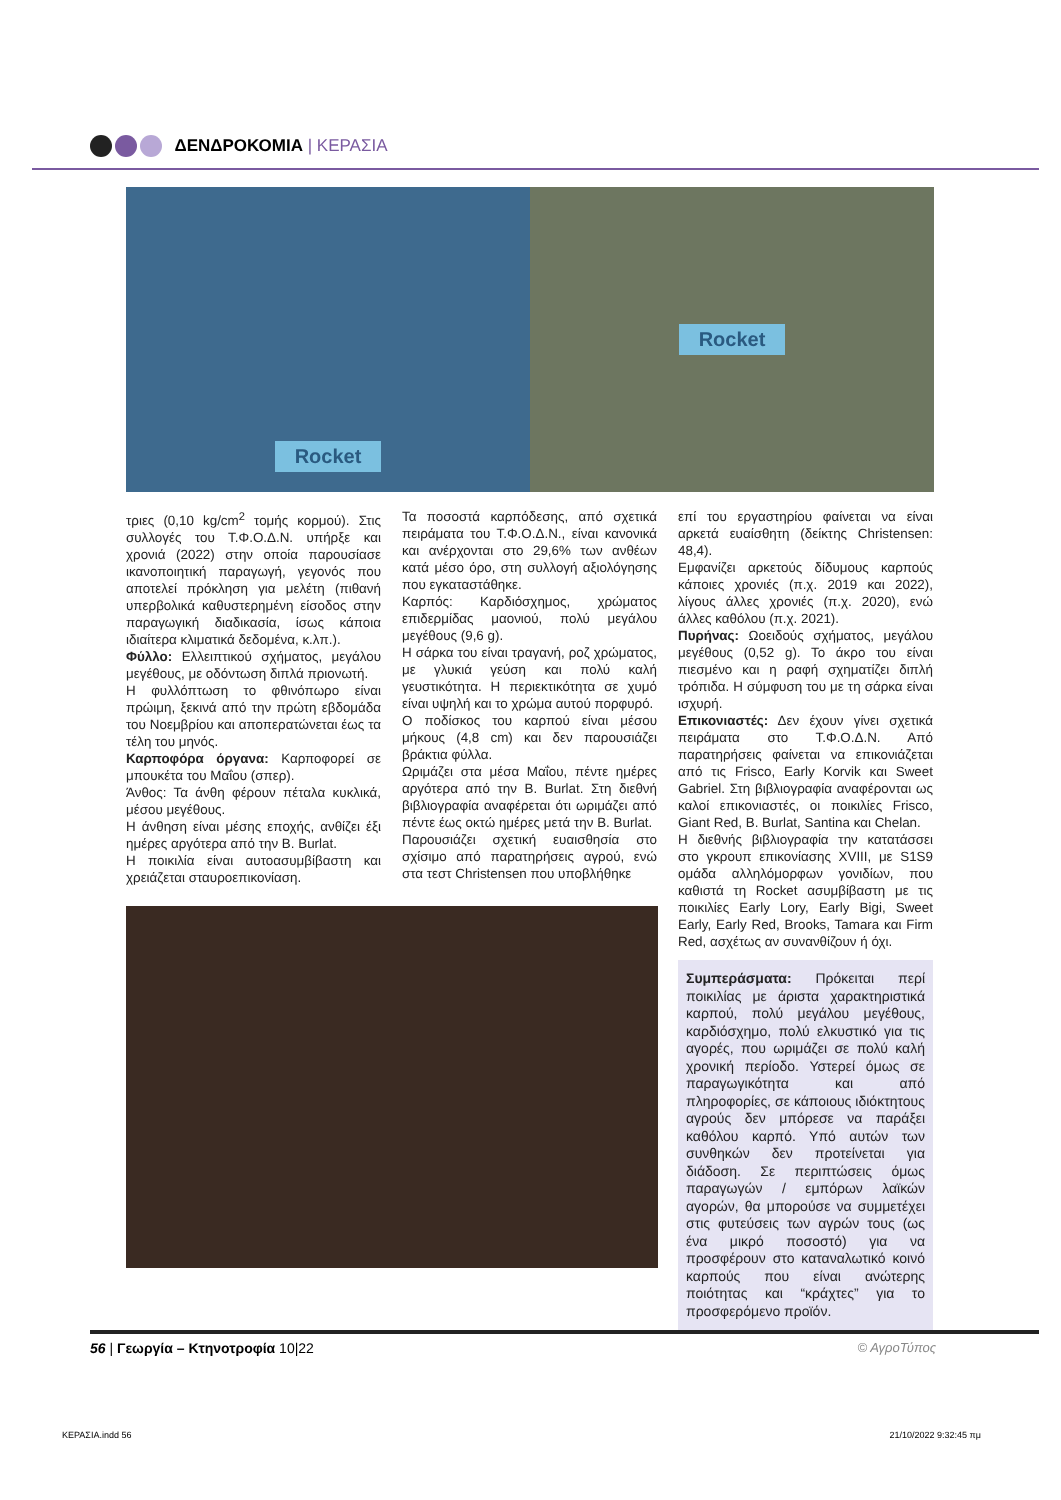ΔΕΝΔΡΟΚΟΜΙΑ | ΚΕΡΑΣΙΑ
Rocket Rocket
τριες (0,10 kg/cm<sup>2</sup> τομής κορμού). Στις συλλογές του Τ.Φ.Ο.Δ.Ν. υπήρξε και χρονιά (2022) στην οποία παρουσίασε ικανοποιητική παραγωγή, γεγονός που αποτελεί πρόκληση για μελέτη (πιθανή υπερβολικά καθυστερημένη είσοδος στην παραγωγική διαδικασία, ίσως κάποια ιδιαίτερα κλιματικά δεδομένα, κ.λπ.).
Φύλλο: Ελλειπτικού σχήματος, μεγάλου μεγέθους, με οδόντωση διπλά πριονωτή.
Η φυλλόπτωση το φθινόπωρο είναι πρώιμη, ξεκινά από την πρώτη εβδομάδα του Νοεμβρίου και αποπερατώνεται έως τα τέλη του μηνός.
Καρποφόρα όργανα: Καρποφορεί σε μπουκέτα του Μαΐου (σπερ).
Άνθος: Τα άνθη φέρουν πέταλα κυκλικά, μέσου μεγέθους.
Η άνθηση είναι μέσης εποχής, ανθίζει έξι ημέρες αργότερα από την B. Burlat.
Η ποικιλία είναι αυτοασυμβίβαστη και χρειάζεται σταυροεπικονίαση.
Τα ποσοστά καρπόδεσης, από σχετικά πειράματα του Τ.Φ.Ο.Δ.Ν., είναι κανονικά και ανέρχονται στο 29,6% των ανθέων κατά μέσο όρο, στη συλλογή αξιολόγησης που εγκαταστάθηκε.
Καρπός: Καρδιόσχημος, χρώματος επιδερμίδας μαονιού, πολύ μεγάλου μεγέθους (9,6 g).
Η σάρκα του είναι τραγανή, ροζ χρώματος, με γλυκιά γεύση και πολύ καλή γευστικότητα. Η περιεκτικότητα σε χυμό είναι υψηλή και το χρώμα αυτού πορφυρό.
Ο ποδίσκος του καρπού είναι μέσου μήκους (4,8 cm) και δεν παρουσιάζει βράκτια φύλλα.
Ωριμάζει στα μέσα Μαΐου, πέντε ημέρες αργότερα από την B. Burlat. Στη διεθνή βιβλιογραφία αναφέρεται ότι ωριμάζει από πέντε έως οκτώ ημέρες μετά την B. Burlat.
Παρουσιάζει σχετική ευαισθησία στο σχίσιμο από παρατηρήσεις αγρού, ενώ στα τεστ Christensen που υποβλήθηκε
επί του εργαστηρίου φαίνεται να είναι αρκετά ευαίσθητη (δείκτης Christensen: 48,4).
Εμφανίζει αρκετούς δίδυμους καρπούς κάποιες χρονιές (π.χ. 2019 και 2022), λίγους άλλες χρονιές (π.χ. 2020), ενώ άλλες καθόλου (π.χ. 2021).
Πυρήνας: Ωοειδούς σχήματος, μεγάλου μεγέθους (0,52 g). Το άκρο του είναι πιεσμένο και η ραφή σχηματίζει διπλή τρόπιδα. Η σύμφυση του με τη σάρκα είναι ισχυρή.
Επικονιαστές: Δεν έχουν γίνει σχετικά πειράματα στο Τ.Φ.Ο.Δ.Ν. Από παρατηρήσεις φαίνεται να επικονιάζεται από τις Frisco, Early Korvik και Sweet Gabriel. Στη βιβλιογραφία αναφέρονται ως καλοί επικονιαστές, οι ποικιλίες Frisco, Giant Red, B. Burlat, Santina και Chelan.
Η διεθνής βιβλιογραφία την κατατάσσει στο γκρουπ επικονίασης XVIII, με S1S9 ομάδα αλληλόμορφων γονιδίων, που καθιστά τη Rocket ασυμβίβαστη με τις ποικιλίες Early Lory, Early Bigi, Sweet Early, Early Red, Brooks, Tamara και Firm Red, ασχέτως αν συνανθίζουν ή όχι.
Συμπεράσματα: Πρόκειται περί ποικιλίας με άριστα χαρακτηριστικά καρπού, πολύ μεγάλου μεγέθους, καρδιόσχημο, πολύ ελκυστικό για τις αγορές, που ωριμάζει σε πολύ καλή χρονική περίοδο. Υστερεί όμως σε παραγωγικότητα και από πληροφορίες, σε κάποιους ιδιόκτητους αγρούς δεν μπόρεσε να παράξει καθόλου καρπό. Υπό αυτών των συνθηκών δεν προτείνεται για διάδοση. Σε περιπτώσεις όμως παραγωγών / εμπόρων λαϊκών αγορών, θα μπορούσε να συμμετέχει στις φυτεύσεις των αγρών τους (ως ένα μικρό ποσοστό) για να προσφέρουν στο καταναλωτικό κοινό καρπούς που είναι ανώτερης ποιότητας και “κράχτες” για το προσφερόμενο προϊόν.
56 | Γεωργία – Κτηνοτροφία 10|22
© ΑγροΤύπος
ΚΕΡΑΣΙΑ.indd 56 21/10/2022 9:32:45 πμ